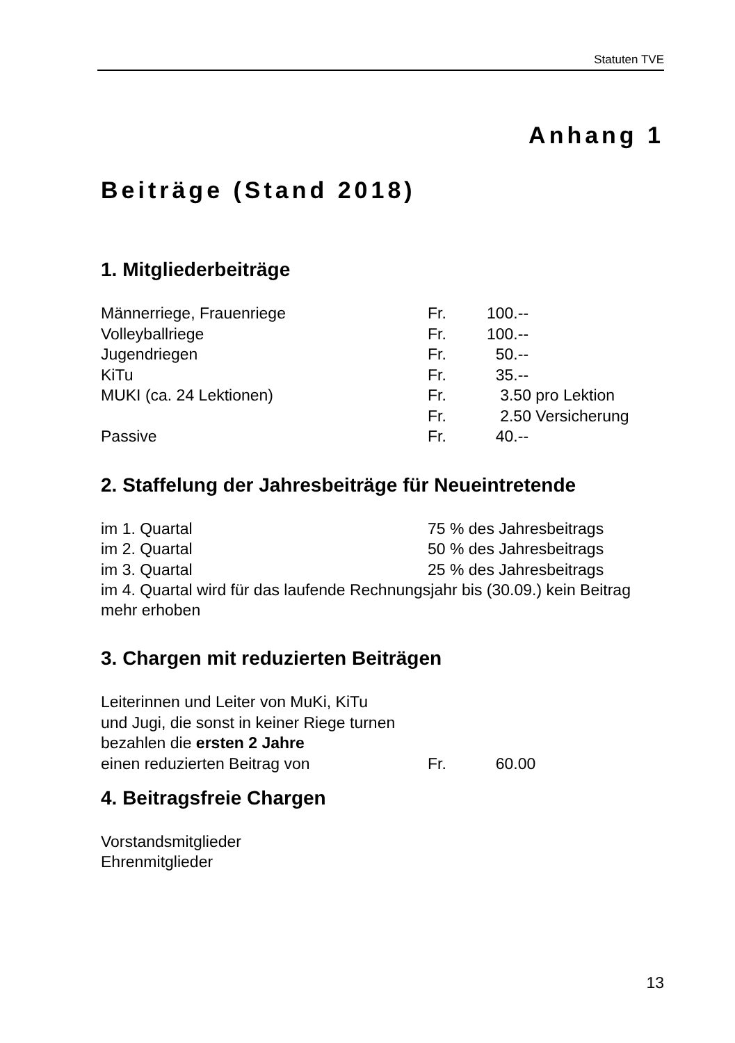Statuten TVE
Anhang 1
Beiträge (Stand 2018)
1. Mitgliederbeiträge
| Männerriege, Frauenriege | Fr. | 100.-- |
| Volleyballriege | Fr. | 100.-- |
| Jugendriegen | Fr. | 50.-- |
| KiTu | Fr. | 35.-- |
| MUKI (ca. 24 Lektionen) | Fr. | 3.50 pro Lektion |
| | Fr. | 2.50 Versicherung |
| Passive | Fr. | 40.-- |
2. Staffelung der Jahresbeiträge für Neueintretende
| im 1. Quartal | 75 % des Jahresbeitrags |
| im 2. Quartal | 50 % des Jahresbeitrags |
| im 3. Quartal | 25 % des Jahresbeitrags |
im 4. Quartal wird für das laufende Rechnungsjahr bis (30.09.) kein Beitrag mehr erhoben
3. Chargen mit reduzierten Beiträgen
| Leiterinnen und Leiter von MuKi, KiTu und Jugi, die sonst in keiner Riege turnen bezahlen die ersten 2 Jahre | | |
| einen reduzierten Beitrag von | Fr. | 60.00 |
4. Beitragsfreie Chargen
Vorstandsmitglieder
Ehrenmitglieder
13